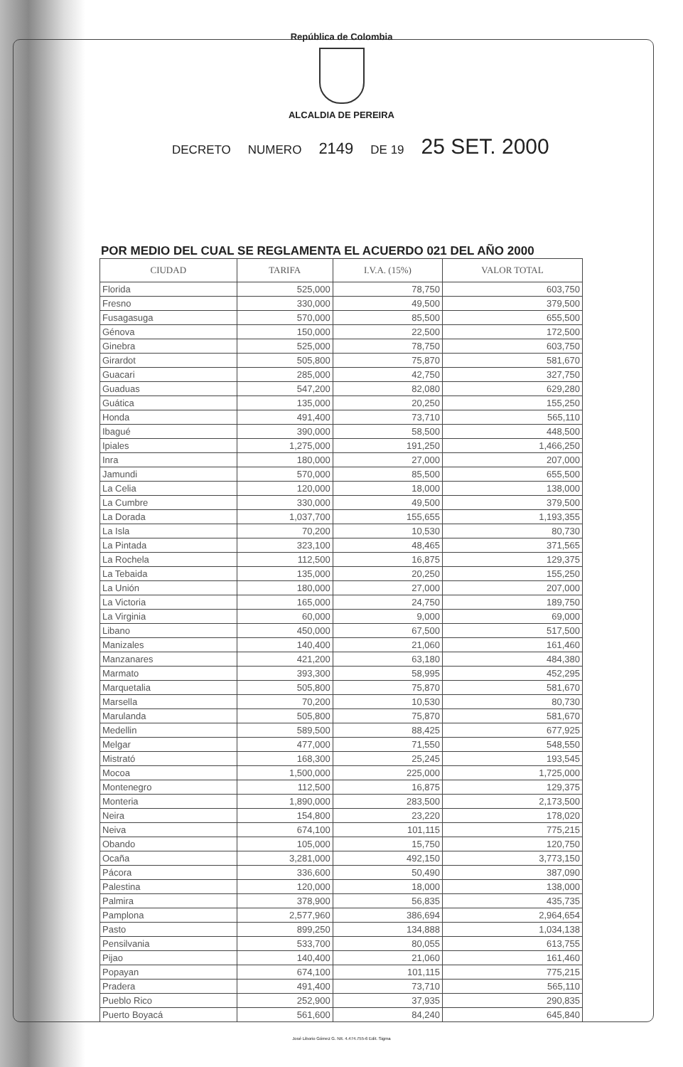República de Colombia
ALCALDIA DE PEREIRA
DECRETO NUMERO 2149 DE 19 25 SET. 2000
POR MEDIO DEL CUAL SE REGLAMENTA EL ACUERDO 021 DEL AÑO 2000
| CIUDAD | TARIFA | I.V.A. (15%) | VALOR TOTAL |
| --- | --- | --- | --- |
| Florida | 525,000 | 78,750 | 603,750 |
| Fresno | 330,000 | 49,500 | 379,500 |
| Fusagasuga | 570,000 | 85,500 | 655,500 |
| Génova | 150,000 | 22,500 | 172,500 |
| Ginebra | 525,000 | 78,750 | 603,750 |
| Girardot | 505,800 | 75,870 | 581,670 |
| Guacari | 285,000 | 42,750 | 327,750 |
| Guaduas | 547,200 | 82,080 | 629,280 |
| Guática | 135,000 | 20,250 | 155,250 |
| Honda | 491,400 | 73,710 | 565,110 |
| Ibagué | 390,000 | 58,500 | 448,500 |
| Ipiales | 1,275,000 | 191,250 | 1,466,250 |
| Inra | 180,000 | 27,000 | 207,000 |
| Jamundi | 570,000 | 85,500 | 655,500 |
| La Celia | 120,000 | 18,000 | 138,000 |
| La Cumbre | 330,000 | 49,500 | 379,500 |
| La Dorada | 1,037,700 | 155,655 | 1,193,355 |
| La Isla | 70,200 | 10,530 | 80,730 |
| La Pintada | 323,100 | 48,465 | 371,565 |
| La Rochela | 112,500 | 16,875 | 129,375 |
| La Tebaida | 135,000 | 20,250 | 155,250 |
| La Unión | 180,000 | 27,000 | 207,000 |
| La Victoria | 165,000 | 24,750 | 189,750 |
| La Virginia | 60,000 | 9,000 | 69,000 |
| Libano | 450,000 | 67,500 | 517,500 |
| Manizales | 140,400 | 21,060 | 161,460 |
| Manzanares | 421,200 | 63,180 | 484,380 |
| Marmato | 393,300 | 58,995 | 452,295 |
| Marquetalia | 505,800 | 75,870 | 581,670 |
| Marsella | 70,200 | 10,530 | 80,730 |
| Marulanda | 505,800 | 75,870 | 581,670 |
| Medellin | 589,500 | 88,425 | 677,925 |
| Melgar | 477,000 | 71,550 | 548,550 |
| Mistrató | 168,300 | 25,245 | 193,545 |
| Mocoa | 1,500,000 | 225,000 | 1,725,000 |
| Montenegro | 112,500 | 16,875 | 129,375 |
| Monteria | 1,890,000 | 283,500 | 2,173,500 |
| Neira | 154,800 | 23,220 | 178,020 |
| Neiva | 674,100 | 101,115 | 775,215 |
| Obando | 105,000 | 15,750 | 120,750 |
| Ocaña | 3,281,000 | 492,150 | 3,773,150 |
| Pácora | 336,600 | 50,490 | 387,090 |
| Palestina | 120,000 | 18,000 | 138,000 |
| Palmira | 378,900 | 56,835 | 435,735 |
| Pamplona | 2,577,960 | 386,694 | 2,964,654 |
| Pasto | 899,250 | 134,888 | 1,034,138 |
| Pensilvania | 533,700 | 80,055 | 613,755 |
| Pijao | 140,400 | 21,060 | 161,460 |
| Popayan | 674,100 | 101,115 | 775,215 |
| Pradera | 491,400 | 73,710 | 565,110 |
| Pueblo Rico | 252,900 | 37,935 | 290,835 |
| Puerto Boyacá | 561,600 | 84,240 | 645,840 |
José Liborio Gómez G. NIt. 4.474.755-6 Edit. Sigma